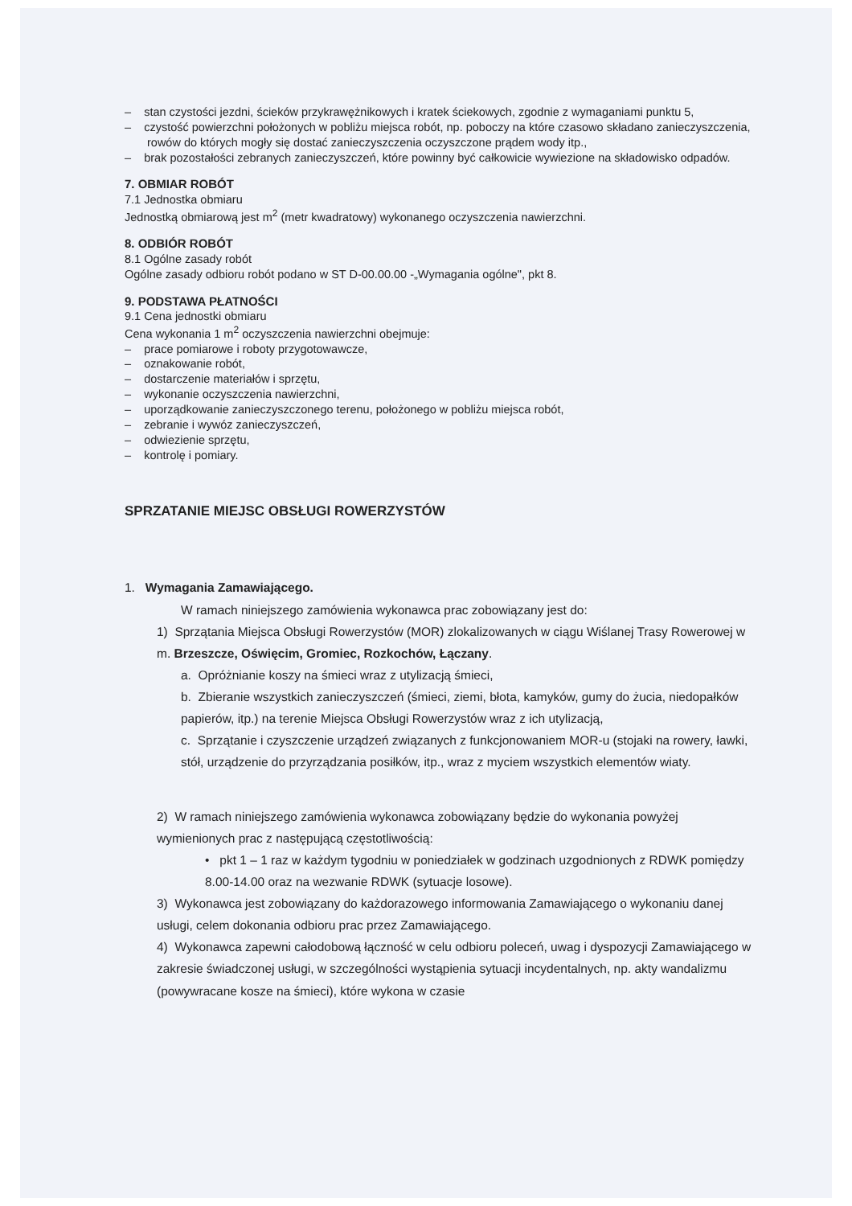– stan czystości jezdni, ścieków przykrawężnikowych i kratek ściekowych, zgodnie z wymaganiami punktu 5,
– czystość powierzchni położonych w pobliżu miejsca robót, np. poboczy na które czasowo składano zanieczyszczenia, rowów do których mogły się dostać zanieczyszczenia oczyszczone prądem wody itp.,
– brak pozostałości zebranych zanieczyszczeń, które powinny być całkowicie wywiezione na składowisko odpadów.
7. OBMIAR ROBÓT
7.1 Jednostka obmiaru
Jednostką obmiarową jest m<sup>2</sup> (metr kwadratowy) wykonanego oczyszczenia nawierzchni.
8. ODBIÓR ROBÓT
8.1 Ogólne zasady robót
Ogólne zasady odbioru robót podano w ST D-00.00.00 -„Wymagania ogólne", pkt 8.
9. PODSTAWA PŁATNOŚCI
9.1 Cena jednostki obmiaru
Cena wykonania 1 m<sup>2</sup> oczyszczenia nawierzchni obejmuje:
– prace pomiarowe i roboty przygotowawcze,
– oznakowanie robót,
– dostarczenie materiałów i sprzętu,
– wykonanie oczyszczenia nawierzchni,
– uporządkowanie zanieczyszczonego terenu, położonego w pobliżu miejsca robót,
– zebranie i wywóz zanieczyszczeń,
– odwiezienie sprzętu,
– kontrolę i pomiary.
SPRZATANIE MIEJSC OBSŁUGI ROWERZYSTÓW
1. Wymagania Zamawiającego.
W ramach niniejszego zamówienia wykonawca prac zobowiązany jest do:
1) Sprzątania Miejsca Obsługi Rowerzystów (MOR) zlokalizowanych w ciągu Wiślanej Trasy Rowerowej w m. Brzeszcze, Oświęcim, Gromiec, Rozkochów, Łączany.
a. Opróżnianie koszy na śmieci wraz z utylizacją śmieci,
b. Zbieranie wszystkich zanieczyszczeń (śmieci, ziemi, błota, kamyków, gumy do żucia, niedopałków papierów, itp.) na terenie Miejsca Obsługi Rowerzystów wraz z ich utylizacją,
c. Sprzątanie i czyszczenie urządzeń związanych z funkcjonowaniem MOR-u (stojaki na rowery, ławki, stół, urządzenie do przyrządzania posiłków, itp., wraz z myciem wszystkich elementów wiaty.
2) W ramach niniejszego zamówienia wykonawca zobowiązany będzie do wykonania powyżej wymienionych prac z następującą częstotliwością:
• pkt 1 – 1 raz w każdym tygodniu w poniedziałek w godzinach uzgodnionych z RDWK pomiędzy 8.00-14.00 oraz na wezwanie RDWK (sytuacje losowe).
3) Wykonawca jest zobowiązany do każdorazowego informowania Zamawiającego o wykonaniu danej usługi, celem dokonania odbioru prac przez Zamawiającego.
4) Wykonawca zapewni całodobową łączność w celu odbioru poleceń, uwag i dyspozycji Zamawiającego w zakresie świadczonej usługi, w szczególności wystąpienia sytuacji incydentalnych, np. akty wandalizmu (powywracane kosze na śmieci), które wykona w czasie